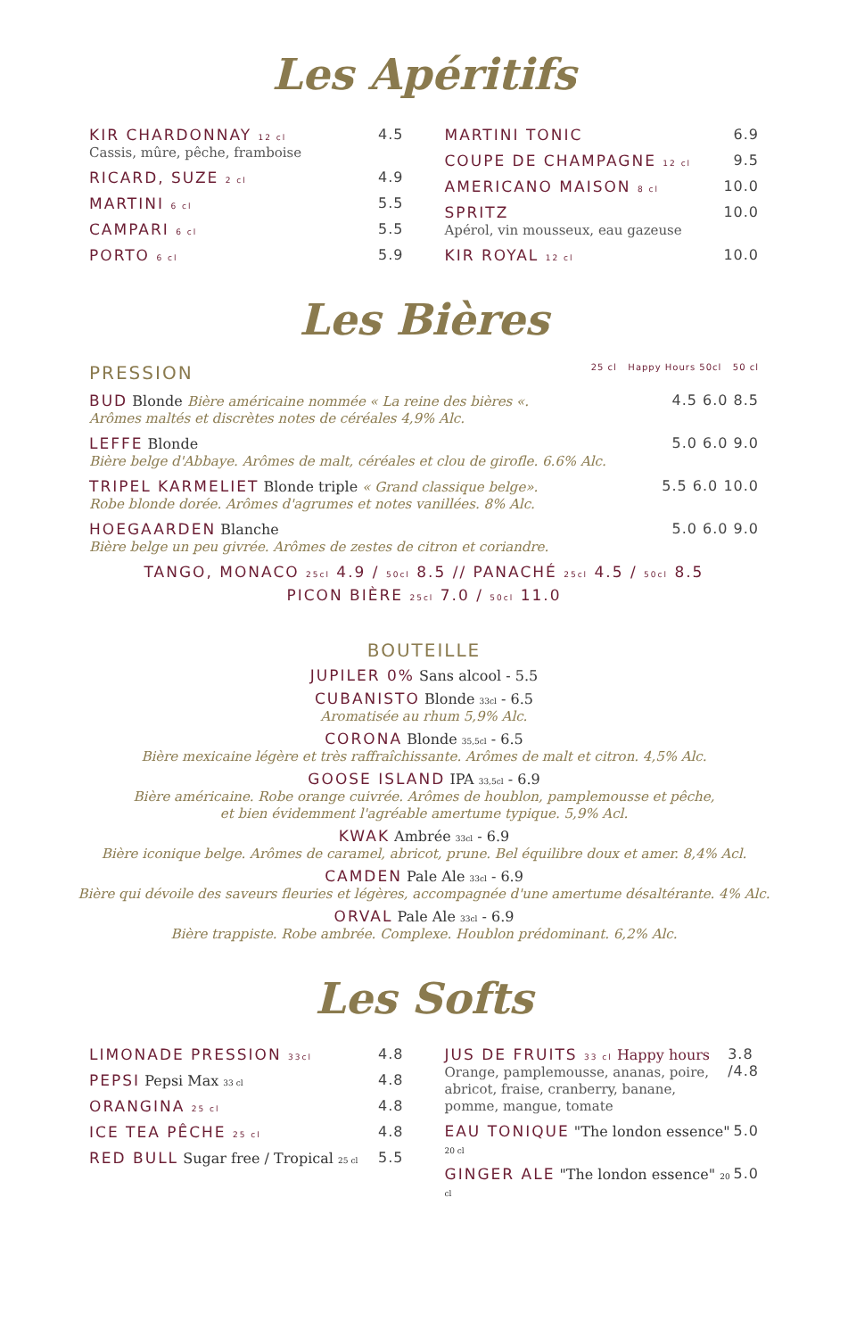Les Apéritifs
KIR CHARDONNAY 12 cl
Cassis, mûre, pêche, framboise
4.5
RICARD, SUZE 2 cl 4.9
MARTINI 6 cl 5.5
CAMPARI 6 cl 5.5
PORTO 6 cl 5.9
MARTINI TONIC 6.9
COUPE DE CHAMPAGNE 12 cl 9.5
AMERICANO MAISON 8 cl 10.0
SPRITZ
Apérol, vin mousseux, eau gazeuse
10.0
KIR ROYAL 12 cl 10.0
Les Bières
PRESSION 25 cl Happy Hours 50cl 50 cl
BUD Blonde Bière américaine nommée « La reine des bières «.
Arômes maltés et discrètes notes de céréales 4,9% Alc.
4.5 6.0 8.5
LEFFE Blonde
Bière belge d'Abbaye. Arômes de malt, céréales et clou de girofle. 6.6% Alc.
5.0 6.0 9.0
TRIPEL KARMELIET Blonde triple « Grand classique belge».
Robe blonde dorée. Arômes d'agrumes et notes vanillées. 8% Alc.
5.5 6.0 10.0
HOEGAARDEN Blanche
Bière belge un peu givrée. Arômes de zestes de citron et coriandre.
5.0 6.0 9.0
TANGO, MONACO 25cl 4.9 / 50cl 8.5 // PANACHÉ 25cl 4.5 / 50cl 8.5
PICON BIÈRE 25cl 7.0 / 50cl 11.0
BOUTEILLE
JUPILER 0% Sans alcool - 5.5
CUBANISTO Blonde 33cl - 6.5
Aromatisée au rhum 5,9% Alc.
CORONA Blonde 35,5cl - 6.5
Bière mexicaine légère et très raffraîchissante. Arômes de malt et citron. 4,5% Alc.
GOOSE ISLAND IPA 33,5cl - 6.9
Bière américaine. Robe orange cuivrée. Arômes de houblon, pamplemousse et pêche,
et bien évidemment l'agréable amertume typique. 5,9% Acl.
KWAK Ambrée 33cl - 6.9
Bière iconique belge. Arômes de caramel, abricot, prune. Bel équilibre doux et amer. 8,4% Acl.
CAMDEN Pale Ale 33cl - 6.9
Bière qui dévoile des saveurs fleuries et légères, accompagnée d'une amertume désaltérante. 4% Alc.
ORVAL Pale Ale 33cl - 6.9
Bière trappiste. Robe ambrée. Complexe. Houblon prédominant. 6,2% Alc.
Les Softs
LIMONADE PRESSION 33cl 4.8
PEPSI Pepsi Max 33 cl 4.8
ORANGINA 25 cl 4.8
ICE TEA PÊCHE 25 cl 4.8
RED BULL Sugar free / Tropical 25 cl 5.5
JUS DE FRUITS 33 cl Happy hours
Orange, pamplemousse, ananas, poire, abricot, fraise, cranberry, banane, pomme, mangue, tomate
3.8 /4.8
EAU TONIQUE "The london essence" 20 cl 5.0
GINGER ALE "The london essence" 20 cl 5.0